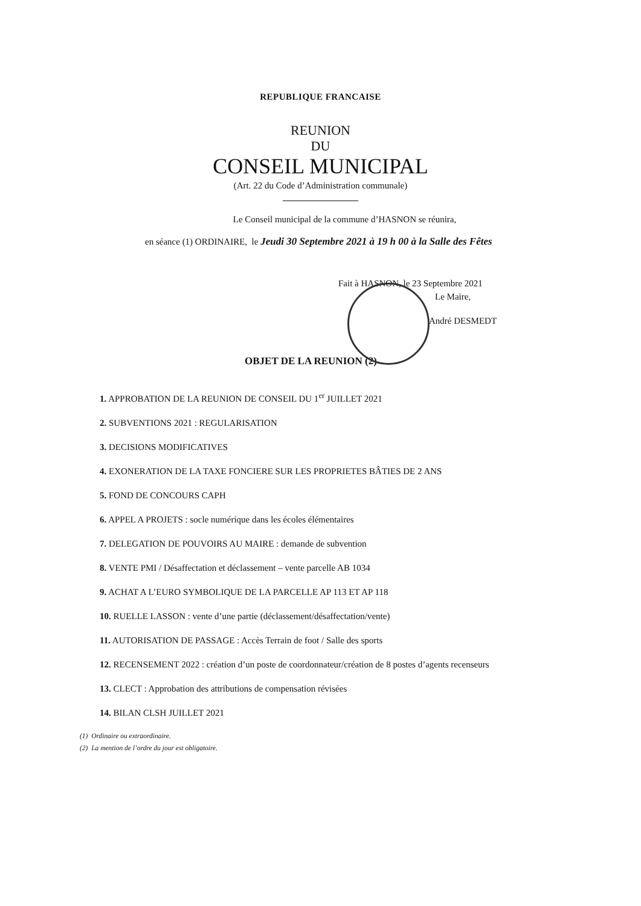REPUBLIQUE FRANCAISE
REUNION
DU
CONSEIL MUNICIPAL
(Art. 22 du Code d’Administration communale)
Le Conseil municipal de la commune d’HASNON se réunira,
en séance (1) ORDINAIRE, le Jeudi 30 Septembre 2021 à 19 h 00 à la Salle des Fêtes
Fait à HASNON, le 23 Septembre 2021
Le Maire,
André DESMEDT
OBJET DE LA REUNION (2)
1. APPROBATION DE LA REUNION DE CONSEIL DU 1<sup>er</sup> JUILLET 2021
2. SUBVENTIONS 2021 : REGULARISATION
3. DECISIONS MODIFICATIVES
4. EXONERATION DE LA TAXE FONCIERE SUR LES PROPRIETES BÂTIES DE 2 ANS
5. FOND DE CONCOURS CAPH
6. APPEL A PROJETS : socle numérique dans les écoles élémentaires
7. DELEGATION DE POUVOIRS AU MAIRE : demande de subvention
8. VENTE PMI / Désaffectation et déclassement – vente parcelle AB 1034
9. ACHAT A L’EURO SYMBOLIQUE DE LA PARCELLE AP 113 ET AP 118
10. RUELLE LASSON : vente d’une partie (déclassement/désaffectation/vente)
11. AUTORISATION DE PASSAGE : Accès Terrain de foot / Salle des sports
12. RECENSEMENT 2022 : création d’un poste de coordonnateur/création de 8 postes d’agents recenseurs
13. CLECT : Approbation des attributions de compensation révisées
14. BILAN CLSH JUILLET 2021
(1) Ordinaire ou extraordinaire.
(2) La mention de l’ordre du jour est obligatoire.